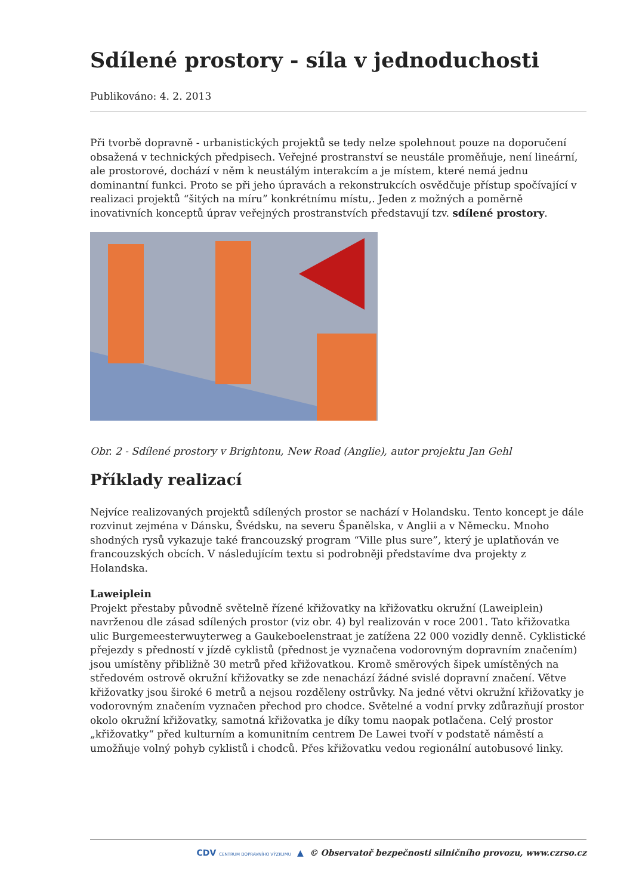Sdílené prostory - síla v jednoduchosti
Publikováno: 4. 2. 2013
Při tvorbě dopravně - urbanistických projektů se tedy nelze spolehnout pouze na doporučení obsažená v technických předpisech. Veřejné prostranství se neustále proměňuje, není lineární, ale prostorové, dochází v něm k neustálým interakcím a je místem, které nemá jednu dominantní funkci. Proto se při jeho úpravách a rekonstrukcích osvědčuje přístup spočívající v realizaci projektů “šitých na míru” konkrétnímu místu,. Jeden z možných a poměrně inovativních konceptů úprav veřejných prostranstvích představují tzv. sdílené prostory.
Obr. 2 - Sdílené prostory v Brightonu, New Road (Anglie), autor projektu Jan Gehl
Příklady realizací
Nejvíce realizovaných projektů sdílených prostor se nachází v Holandsku. Tento koncept je dále rozvinut zejména v Dánsku, Švédsku, na severu Španělska, v Anglii a v Německu. Mnoho shodných rysů vykazuje také francouzský program “Ville plus sure”, který je uplatňován ve francouzských obcích. V následujícím textu si podrobněji představíme dva projekty z Holandska.
Laweiplein
Projekt přestaby původně světelně řízené křižovatky na křižovatku okružní (Laweiplein) navrženou dle zásad sdílených prostor (viz obr. 4) byl realizován v roce 2001. Tato křižovatka ulic Burgemeesterwuyterweg a Gaukeboelenstraat je zatížena 22 000 vozidly denně. Cyklistické přejezdy s předností v jízdě cyklistů (přednost je vyznačena vodorovným dopravním značením) jsou umístěny přibližně 30 metrů před křižovatkou. Kromě směrových šipek umístěných na středovém ostrově okružní křižovatky se zde nenachází žádné svislé dopravní značení. Větve křižovatky jsou široké 6 metrů a nejsou rozděleny ostrůvky. Na jedné větvi okružní křižovatky je vodorovným značením vyznačen přechod pro chodce. Světelné a vodní prvky zdůrazňují prostor okolo okružní křižovatky, samotná křižovatka je díky tomu naopak potlačena. Celý prostor „křižovatky“ před kulturním a komunitním centrem De Lawei tvoří v podstatě náměstí a umožňuje volný pohyb cyklistů i chodců. Přes křižovatku vedou regionální autobusové linky.
CDV CENTRUM DOPRAVNÍHO VÝZKUMU ▲ © Observatoř bezpečnosti silničního provozu, www.czrso.cz